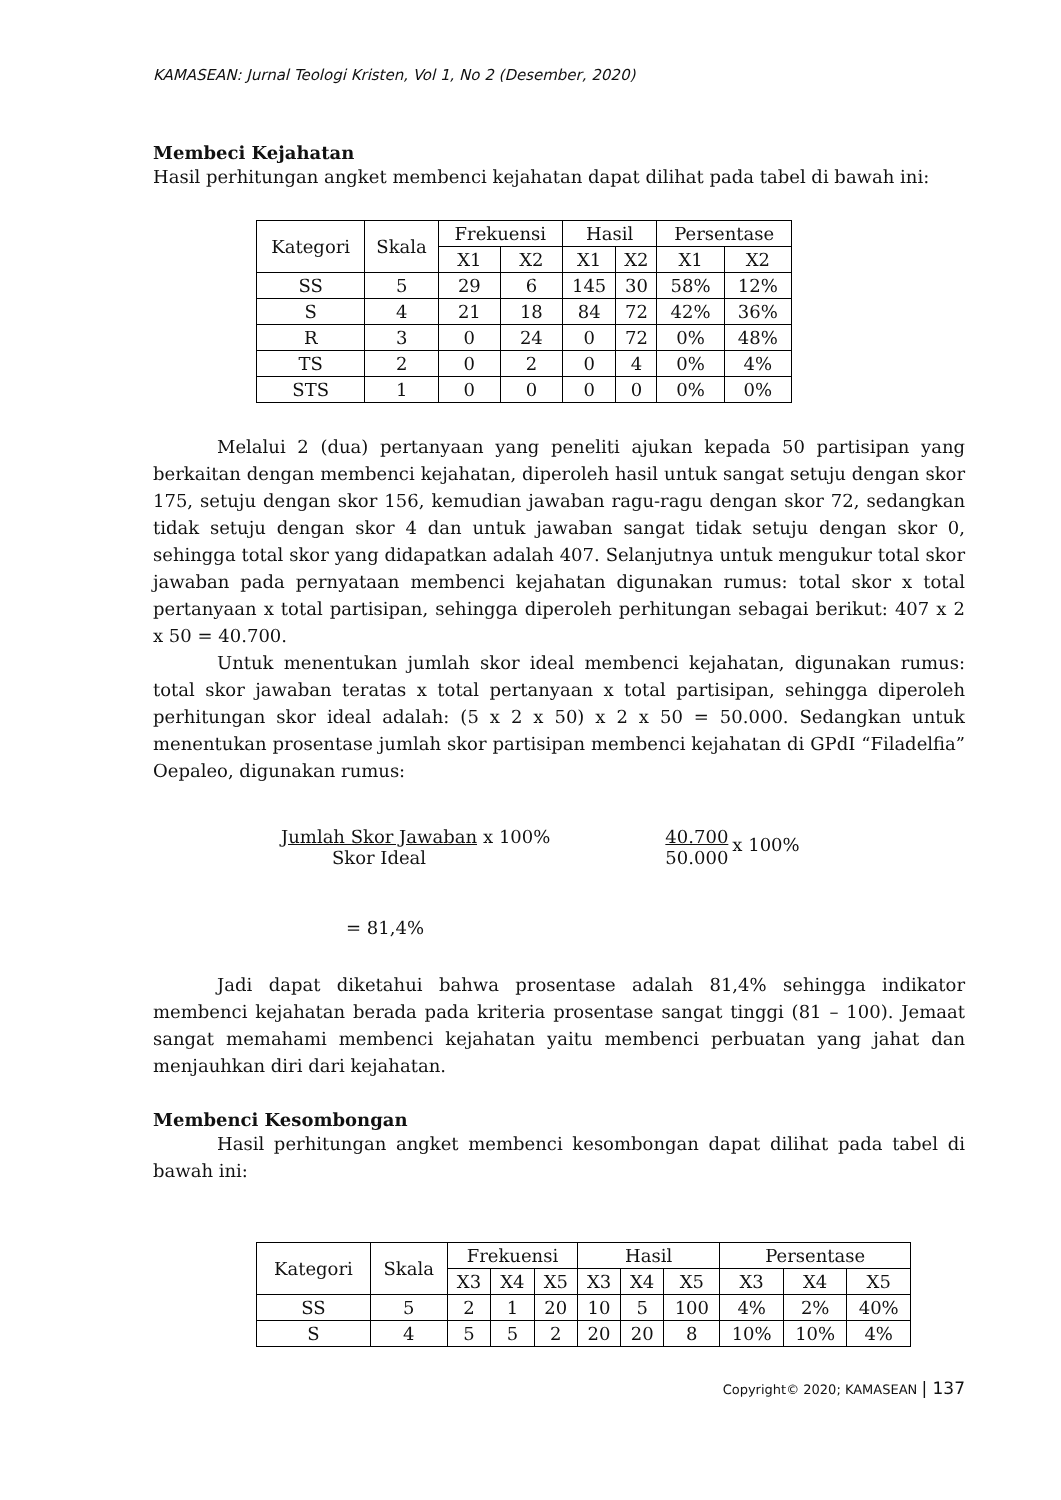KAMASEAN: Jurnal Teologi Kristen, Vol 1, No 2 (Desember, 2020)
Membeci Kejahatan
Hasil perhitungan angket membenci kejahatan dapat dilihat pada tabel di bawah ini:
| Kategori | Skala | Frekuensi | | Hasil | | Persentase | |
| --- | --- | --- | --- | --- | --- | --- | --- |
| | | X1 | X2 | X1 | X2 | X1 | X2 |
| SS | 5 | 29 | 6 | 145 | 30 | 58% | 12% |
| S | 4 | 21 | 18 | 84 | 72 | 42% | 36% |
| R | 3 | 0 | 24 | 0 | 72 | 0% | 48% |
| TS | 2 | 0 | 2 | 0 | 4 | 0% | 4% |
| STS | 1 | 0 | 0 | 0 | 0 | 0% | 0% |
Melalui 2 (dua) pertanyaan yang peneliti ajukan kepada 50 partisipan yang berkaitan dengan membenci kejahatan, diperoleh hasil untuk sangat setuju dengan skor 175, setuju dengan skor 156, kemudian jawaban ragu-ragu dengan skor 72, sedangkan tidak setuju dengan skor 4 dan untuk jawaban sangat tidak setuju dengan skor 0, sehingga total skor yang didapatkan adalah 407. Selanjutnya untuk mengukur total skor jawaban pada pernyataan membenci kejahatan digunakan rumus: total skor x total pertanyaan x total partisipan, sehingga diperoleh perhitungan sebagai berikut: 407 x 2 x 50 = 40.700.
Untuk menentukan jumlah skor ideal membenci kejahatan, digunakan rumus: total skor jawaban teratas x total pertanyaan x total partisipan, sehingga diperoleh perhitungan skor ideal adalah: (5 x 2 x 50) x 2 x 50 = 50.000. Sedangkan untuk menentukan prosentase jumlah skor partisipan membenci kejahatan di GPdI “Filadelfia” Oepaleo, digunakan rumus:
Jumlah Skor Jawaban
Skor Ideal
x 100% 40.700
50.000
x 100%
= 81,4%
Jadi dapat diketahui bahwa prosentase adalah 81,4% sehingga indikator membenci kejahatan berada pada kriteria prosentase sangat tinggi (81 – 100). Jemaat sangat memahami membenci kejahatan yaitu membenci perbuatan yang jahat dan menjauhkan diri dari kejahatan.
Membenci Kesombongan
Hasil perhitungan angket membenci kesombongan dapat dilihat pada tabel di bawah ini:
| Kategori | Skala | Frekuensi | | | Hasil | | | Persentase | | |
| --- | --- | --- | --- | --- | --- | --- | --- | --- | --- | --- |
| | | X3 | X4 | X5 | X3 | X4 | X5 | X3 | X4 | X5 |
| SS | 5 | 2 | 1 | 20 | 10 | 5 | 100 | 4% | 2% | 40% |
| S | 4 | 5 | 5 | 2 | 20 | 20 | 8 | 10% | 10% | 4% |
Copyright© 2020; KAMASEAN | 137